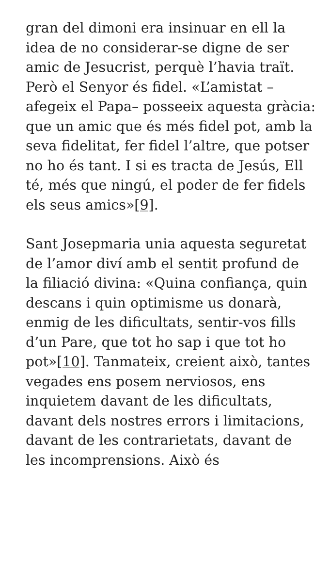gran del dimoni era insinuar en ell la idea de no considerar-se digne de ser amic de Jesucrist, perquè l’havia traït. Però el Senyor és fidel. «L’amistat –afegeix el Papa– posseeix aquesta gràcia: que un amic que és més fidel pot, amb la seva fidelitat, fer fidel l’altre, que potser no ho és tant. I si es tracta de Jesús, Ell té, més que ningú, el poder de fer fidels els seus amics»[9].
Sant Josepmaria unia aquesta seguretat de l’amor diví amb el sentit profund de la filiació divina: «Quina confiança, quin descans i quin optimisme us donarà, enmig de les dificultats, sentir-vos fills d’un Pare, que tot ho sap i que tot ho pot»[10]. Tanmateix, creient això, tantes vegades ens posem nerviosos, ens inquietem davant de les dificultats, davant dels nostres errors i limitacions, davant de les contrarietats, davant de les incomprensions. Això és